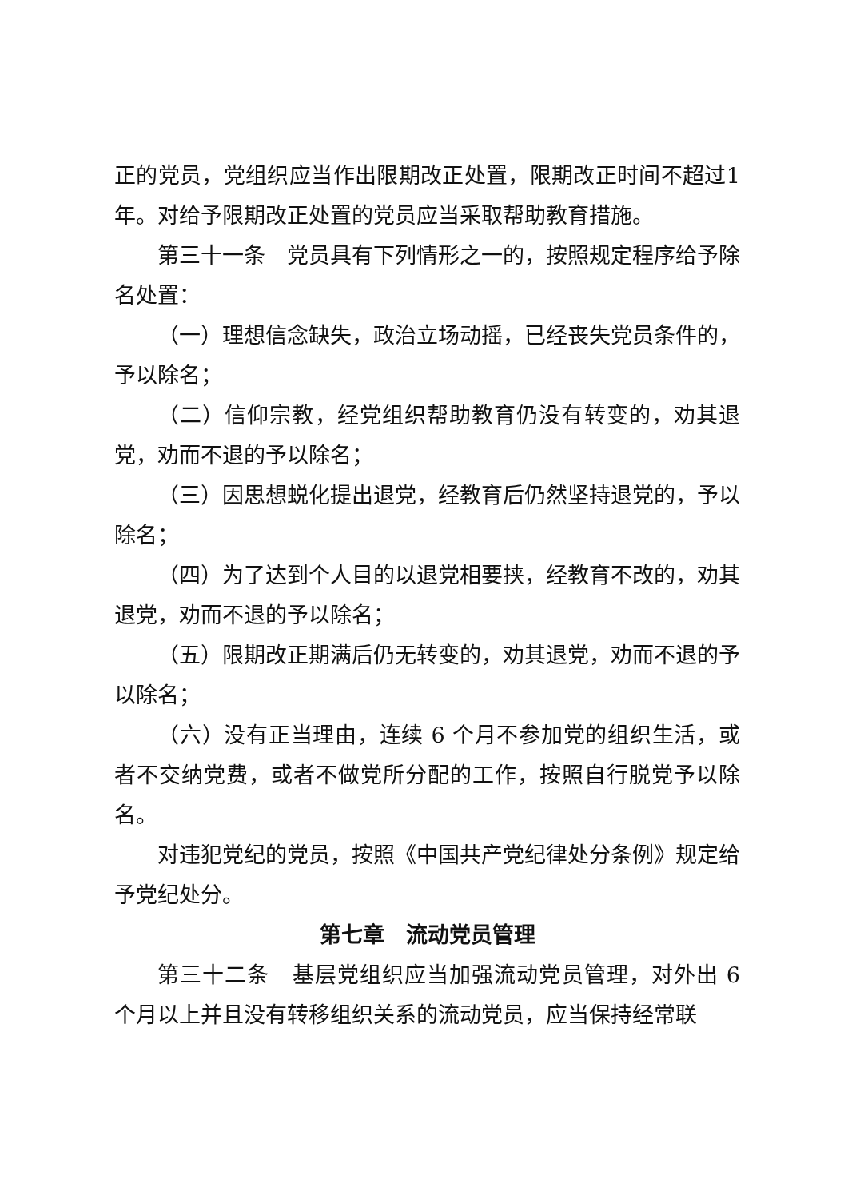正的党员，党组织应当作出限期改正处置，限期改正时间不超过1 年。对给予限期改正处置的党员应当采取帮助教育措施。
第三十一条　党员具有下列情形之一的，按照规定程序给予除名处置：
（一）理想信念缺失，政治立场动摇，已经丧失党员条件的，予以除名；
（二）信仰宗教，经党组织帮助教育仍没有转变的，劝其退党，劝而不退的予以除名；
（三）因思想蜕化提出退党，经教育后仍然坚持退党的，予以除名；
（四）为了达到个人目的以退党相要挟，经教育不改的，劝其退党，劝而不退的予以除名；
（五）限期改正期满后仍无转变的，劝其退党，劝而不退的予以除名；
（六）没有正当理由，连续 6 个月不参加党的组织生活，或者不交纳党费，或者不做党所分配的工作，按照自行脱党予以除名。
对违犯党纪的党员，按照《中国共产党纪律处分条例》规定给予党纪处分。
第七章　流动党员管理
第三十二条　基层党组织应当加强流动党员管理，对外出 6 个月以上并且没有转移组织关系的流动党员，应当保持经常联